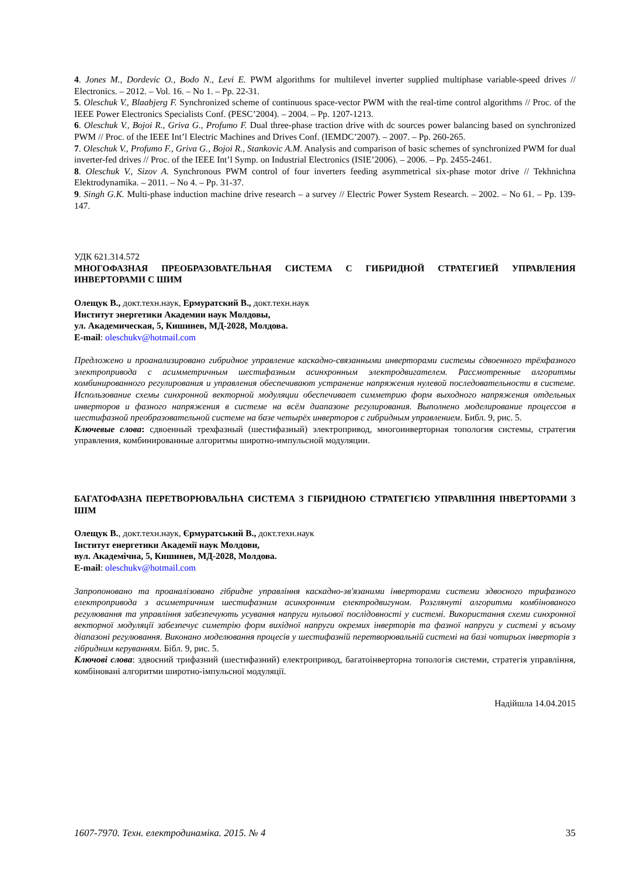4. Jones M., Dordevic O., Bodo N., Levi E. PWM algorithms for multilevel inverter supplied multiphase variable-speed drives // Electronics. – 2012. – Vol. 16. – No 1. – Pp. 22-31.
5. Oleschuk V., Blaabjerg F. Synchronized scheme of continuous space-vector PWM with the real-time control algorithms // Proc. of the IEEE Power Electronics Specialists Conf. (PESC’2004). – 2004. – Pp. 1207-1213.
6. Oleschuk V., Bojoi R., Griva G., Profumo F. Dual three-phase traction drive with dc sources power balancing based on synchronized PWM // Proc. of the IEEE Int’l Electric Machines and Drives Conf. (IEMDC’2007). – 2007. – Pp. 260-265.
7. Oleschuk V., Profumo F., Griva G., Bojoi R., Stankovic A.M. Analysis and comparison of basic schemes of synchronized PWM for dual inverter-fed drives // Proc. of the IEEE Int’l Symp. on Industrial Electronics (ISIE’2006). – 2006. – Pp. 2455-2461.
8. Oleschuk V., Sizov A. Synchronous PWM control of four inverters feeding asymmetrical six-phase motor drive // Tekhnichna Elektrodynamika. – 2011. – No 4. – Pp. 31-37.
9. Singh G.K. Multi-phase induction machine drive research – a survey // Electric Power System Research. – 2002. – No 61. – Pp. 139-147.
УДК 621.314.572
МНОГОФАЗНАЯ ПРЕОБРАЗОВАТЕЛЬНАЯ СИСТЕМА С ГИБРИДНОЙ СТРАТЕГИЕЙ УПРАВЛЕНИЯ ИНВЕРТОРАМИ С ШИМ
Олещук В., докт.техн.наук, Ермуратский В., докт.техн.наук
Институт энергетики Академии наук Молдовы,
ул. Академическая, 5, Кишинев, МД-2028, Молдова.
E-mail: oleschukv@hotmail.com
Предложено и проанализировано гибридное управление каскадно-связанными инверторами системы сдвоенного трёхфазного электропривода с асимметричным шестифазным асинхронным электродвигателем. Рассмотренные алгоритмы комбинированного регулирования и управления обеспечивают устранение напряжения нулевой последовательности в системе. Использование схемы синхронной векторной модуляции обеспечивает симметрию форм выходного напряжения отдельных инверторов и фазного напряжения в системе на всём диапазоне регулирования. Выполнено моделирование процессов в шестифазной преобразовательной системе на базе четырёх инверторов с гибридным управлением. Библ. 9, рис. 5.
Ключевые слова: сдвоенный трехфазный (шестифазный) электропривод, многоинверторная топология системы, стратегия управления, комбинированные алгоритмы широтно-импульсной модуляции.
БАГАТОФАЗНА ПЕРЕТВОРЮВАЛЬНА СИСТЕМА З ГІБРИДНОЮ СТРАТЕГІЄЮ УПРАВЛІННЯ ІНВЕРТОРАМИ З ШІМ
Олещук В., докт.техн.наук, Єрмуратський В., докт.техн.наук
Інститут енергетики Академії наук Молдови,
вул. Академічна, 5, Кишинев, МД-2028, Молдова.
E-mail: oleschukv@hotmail.com
Запропоновано та проаналізовано гібридне управління каскадно-зв'язаними інверторами системи здвоєного трифазного електропривода з асиметричним шестифазним асинхронним електродвигуном. Розглянуті алгоритми комбінованого регулювання та управління забезпечують усування напруги нульової послідовності у системі. Використання схеми синхронної векторної модуляції забезпечує симетрію форм вихідної напруги окремих інверторів та фазної напруги у системі у всьому діапазоні регулювання. Виконано моделювання процесів у шестифазній перетворювальній системі на базі чотирьох інверторів з гібридним керуванням. Бібл. 9, рис. 5.
Ключові слова: здвоєний трифазний (шестифазний) електропривод, багатоінверторна топологія системи, стратегія управління, комбіновані алгоритми широтно-імпульсної модуляції.
Надійшла 14.04.2015
1607-7970. Техн. електродинаміка. 2015. № 4 35